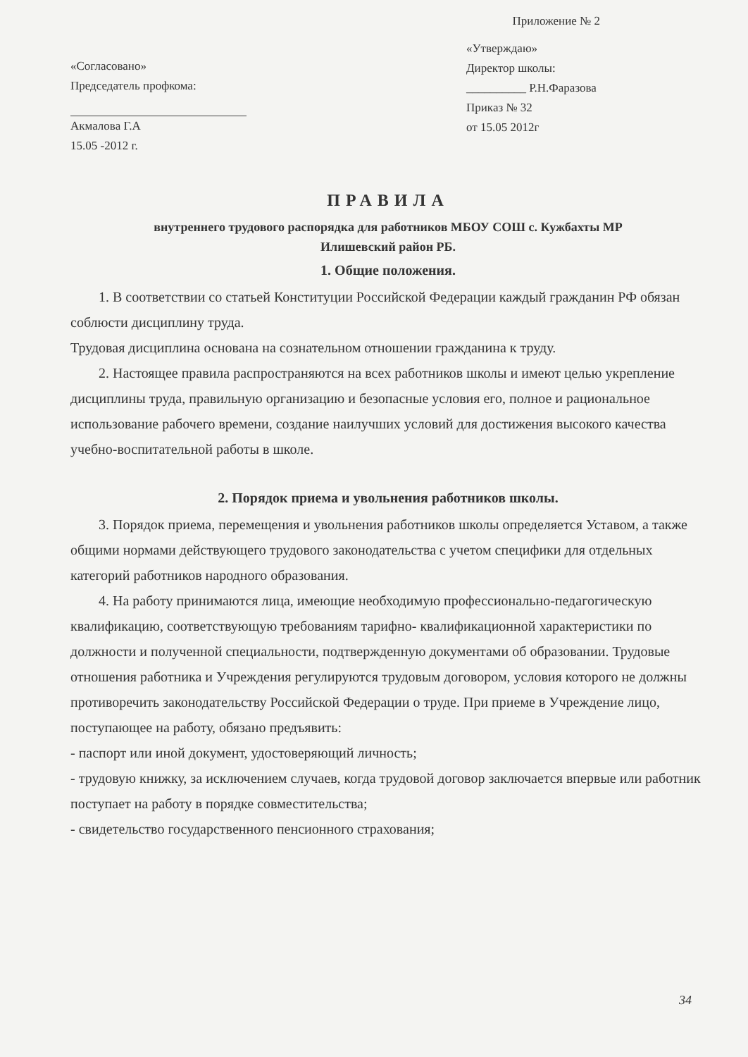Приложение № 2
«Согласовано»
Председатель профкома:
Акмалова Г.А
15.05 -2012 г.
«Утверждаю»
Директор школы:
__________ Р.Н.Фаразова
Приказ № 32
от 15.05 2012г
ПРАВИЛА
внутреннего трудового распорядка для работников МБОУ СОШ с. Кужбахты МР
Илишевский район РБ.
1. Общие положения.
1. В соответствии со статьей Конституции Российской Федерации каждый гражданин РФ обязан соблюсти дисциплину труда.
Трудовая дисциплина основана на сознательном отношении гражданина к труду.
2. Настоящее правила распространяются на всех работников школы и имеют целью укрепление дисциплины труда, правильную организацию и безопасные условия его, полное и рациональное использование рабочего времени, создание наилучших условий для достижения высокого качества учебно-воспитательной работы в школе.
2. Порядок приема и увольнения работников школы.
3. Порядок приема, перемещения и увольнения работников школы определяется Уставом, а также общими нормами действующего трудового законодательства с учетом специфики для отдельных категорий работников народного образования.
4. На работу принимаются лица, имеющие необходимую профессионально-педагогическую квалификацию, соответствующую требованиям тарифно- квалификационной характеристики по должности и полученной специальности, подтвержденную документами об образовании. Трудовые отношения работника и Учреждения регулируются трудовым договором, условия которого не должны противоречить законодательству Российской Федерации о труде. При приеме в Учреждение лицо, поступающее на работу, обязано предъявить:
- паспорт или иной документ, удостоверяющий личность;
- трудовую книжку, за исключением случаев, когда трудовой договор заключается впервые или работник поступает на работу в порядке совместительства;
- свидетельство государственного пенсионного страхования;
34